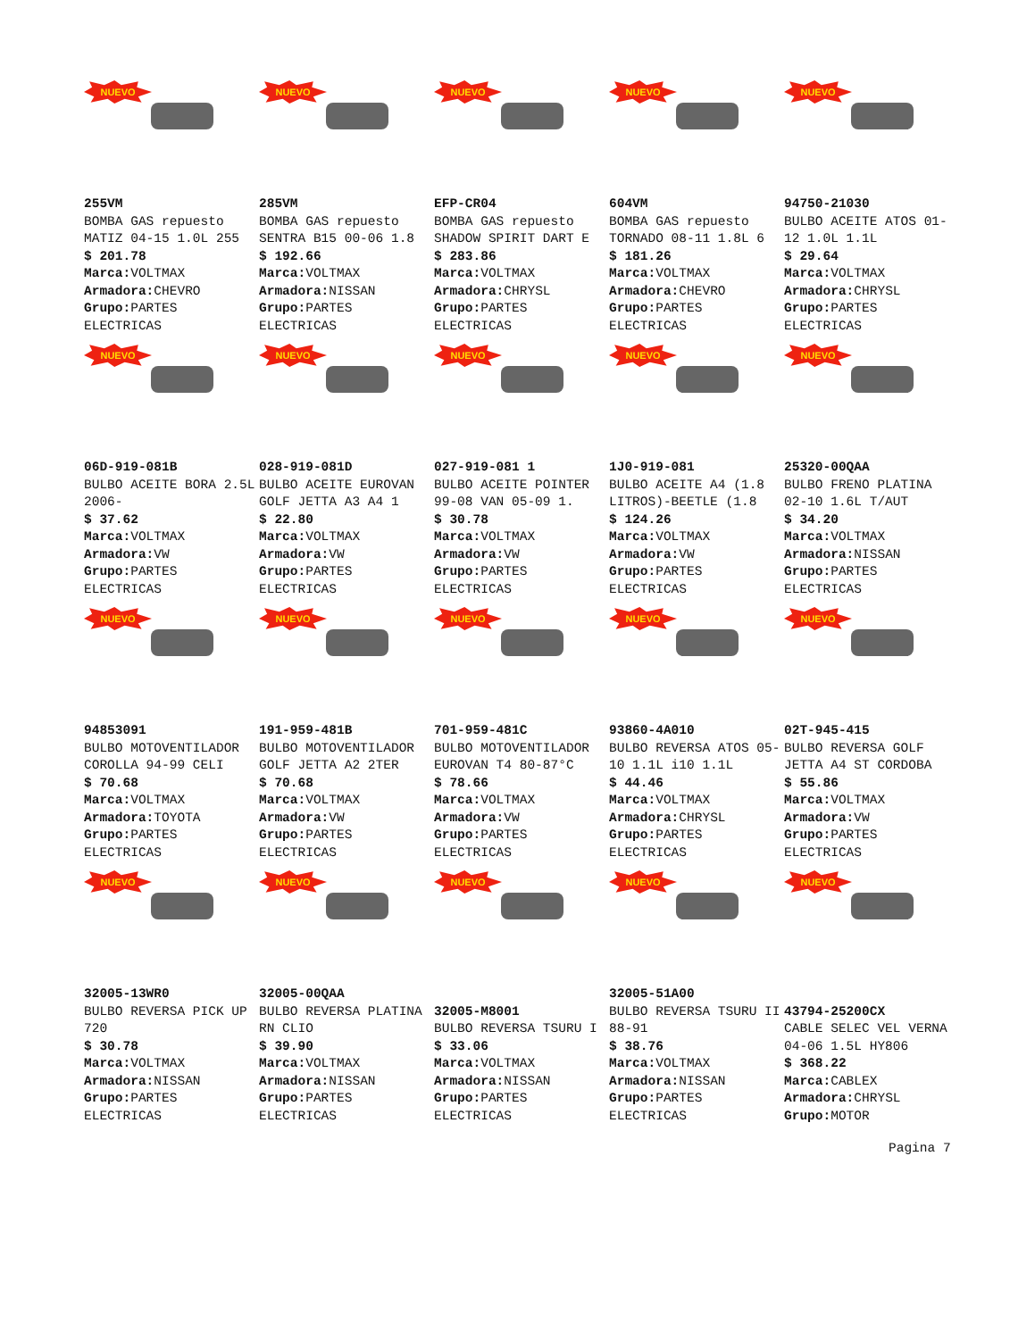NUEVO
255VM
BOMBA GAS repuesto MATIZ 04-15 1.0L 255
$ 201.78
Marca: VOLTMAX
Armadora: CHEVRO
Grupo: PARTES ELECTRICAS
NUEVO
285VM
BOMBA GAS repuesto SENTRA B15 00-06 1.8
$ 192.66
Marca: VOLTMAX
Armadora: NISSAN
Grupo: PARTES ELECTRICAS
NUEVO
EFP-CR04
BOMBA GAS repuesto SHADOW SPIRIT DART E
$ 283.86
Marca: VOLTMAX
Armadora: CHRYSL
Grupo: PARTES ELECTRICAS
NUEVO
604VM
BOMBA GAS repuesto TORNADO 08-11 1.8L 6
$ 181.26
Marca: VOLTMAX
Armadora: CHEVRO
Grupo: PARTES ELECTRICAS
NUEVO
94750-21030
BULBO ACEITE ATOS 01-12 1.0L 1.1L
$ 29.64
Marca: VOLTMAX
Armadora: CHRYSL
Grupo: PARTES ELECTRICAS
NUEVO
06D-919-081B
BULBO ACEITE BORA 2.5L 2006-
$ 37.62
Marca: VOLTMAX
Armadora: VW
Grupo: PARTES ELECTRICAS
NUEVO
028-919-081D
BULBO ACEITE EUROVAN GOLF JETTA A3 A4 1
$ 22.80
Marca: VOLTMAX
Armadora: VW
Grupo: PARTES ELECTRICAS
NUEVO
027-919-081 1
BULBO ACEITE POINTER 99-08 VAN 05-09 1.
$ 30.78
Marca: VOLTMAX
Armadora: VW
Grupo: PARTES ELECTRICAS
NUEVO
1J0-919-081
BULBO ACEITE A4 (1.8 LITROS)-BEETLE (1.8
$ 124.26
Marca: VOLTMAX
Armadora: VW
Grupo: PARTES ELECTRICAS
NUEVO
25320-00QAA
BULBO FRENO PLATINA 02-10 1.6L T/AUT
$ 34.20
Marca: VOLTMAX
Armadora: NISSAN
Grupo: PARTES ELECTRICAS
NUEVO
94853091
BULBO MOTOVENTILADOR COROLLA 94-99 CELI
$ 70.68
Marca: VOLTMAX
Armadora: TOYOTA
Grupo: PARTES ELECTRICAS
NUEVO
191-959-481B
BULBO MOTOVENTILADOR GOLF JETTA A2 2TER
$ 70.68
Marca: VOLTMAX
Armadora: VW
Grupo: PARTES ELECTRICAS
NUEVO
701-959-481C
BULBO MOTOVENTILADOR EUROVAN T4 80-87°C
$ 78.66
Marca: VOLTMAX
Armadora: VW
Grupo: PARTES ELECTRICAS
NUEVO
93860-4A010
BULBO REVERSA ATOS 05-10 1.1L i10 1.1L
$ 44.46
Marca: VOLTMAX
Armadora: CHRYSL
Grupo: PARTES ELECTRICAS
NUEVO
02T-945-415
BULBO REVERSA GOLF JETTA A4 ST CORDOBA
$ 55.86
Marca: VOLTMAX
Armadora: VW
Grupo: PARTES ELECTRICAS
NUEVO
32005-13WR0
BULBO REVERSA PICK UP 720
$ 30.78
Marca: VOLTMAX
Armadora: NISSAN
Grupo: PARTES ELECTRICAS
NUEVO
32005-00QAA
BULBO REVERSA PLATINA RN CLIO
$ 39.90
Marca: VOLTMAX
Armadora: NISSAN
Grupo: PARTES ELECTRICAS
NUEVO
32005-M8001
BULBO REVERSA TSURU I
$ 33.06
Marca: VOLTMAX
Armadora: NISSAN
Grupo: PARTES ELECTRICAS
NUEVO
32005-51A00
BULBO REVERSA TSURU II 88-91
$ 38.76
Marca: VOLTMAX
Armadora: NISSAN
Grupo: PARTES ELECTRICAS
NUEVO
43794-25200CX
CABLE SELEC VEL VERNA 04-06 1.5L HY806
$ 368.22
Marca: CABLEX
Armadora: CHRYSL
Grupo: MOTOR
Pagina 7